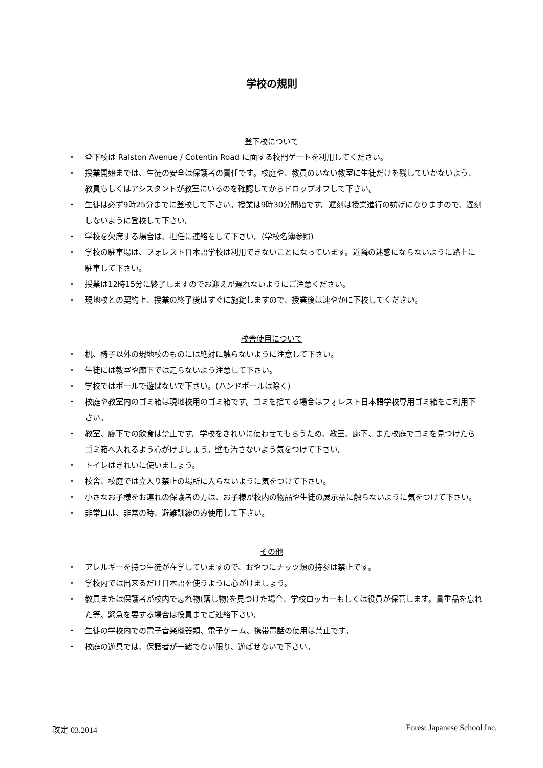学校の規則
登下校について
・ 登下校は Ralston Avenue / Cotentin Road に面する校門ゲートを利用してください。
・ 授業開始までは、生徒の安全は保護者の責任です。校庭や、教員のいない教室に生徒だけを残していかないよう、教員もしくはアシスタントが教室にいるのを確認してからドロップオフして下さい。
・ 生徒は必ず9時25分までに登校して下さい。授業は9時30分開始です。遅刻は授業進行の妨げになりますので、遅刻しないように登校して下さい。
・ 学校を欠席する場合は、担任に連絡をして下さい。(学校名簿参照)
・ 学校の駐車場は、フォレスト日本語学校は利用できないことになっています。近隣の迷惑にならないように路上に駐車して下さい。
・ 授業は12時15分に終了しますのでお迎えが遅れないようにご注意ください。
・ 現地校との契約上、授業の終了後はすぐに施錠しますので、授業後は速やかに下校してください。
校舎使用について
・ 机、椅子以外の現地校のものには絶対に触らないように注意して下さい。
・ 生徒には教室や廊下では走らないよう注意して下さい。
・ 学校ではボールで遊ばないで下さい。(ハンドボールは除く)
・ 校庭や教室内のゴミ箱は現地校用のゴミ箱です。ゴミを捨てる場合はフォレスト日本語学校専用ゴミ箱をご利用下さい。
・ 教室、廊下での飲食は禁止です。学校をきれいに使わせてもらうため、教室、廊下、また校庭でゴミを見つけたらゴミ箱へ入れるよう心がけましょう。壁も汚さないよう気をつけて下さい。
・ トイレはきれいに使いましょう。
・ 校舎、校庭では立入り禁止の場所に入らないように気をつけて下さい。
・ 小さなお子様をお連れの保護者の方は、お子様が校内の物品や生徒の展示品に触らないように気をつけて下さい。
・ 非常口は、非常の時、避難訓練のみ使用して下さい。
その他
・ アレルギーを持つ生徒が在学していますので、おやつにナッツ類の持参は禁止です。
・ 学校内では出来るだけ日本語を使うように心がけましょう。
・ 教員または保護者が校内で忘れ物(落し物)を見つけた場合、学校ロッカーもしくは役員が保管します。貴重品を忘れた等、緊急を要する場合は役員までご連絡下さい。
・ 生徒の学校内での電子音楽機器類、電子ゲーム、携帯電話の使用は禁止です。
・ 校庭の遊具では、保護者が一緒でない限り、遊ばせないで下さい。
改定 03.2014 Forest Japanese School Inc.